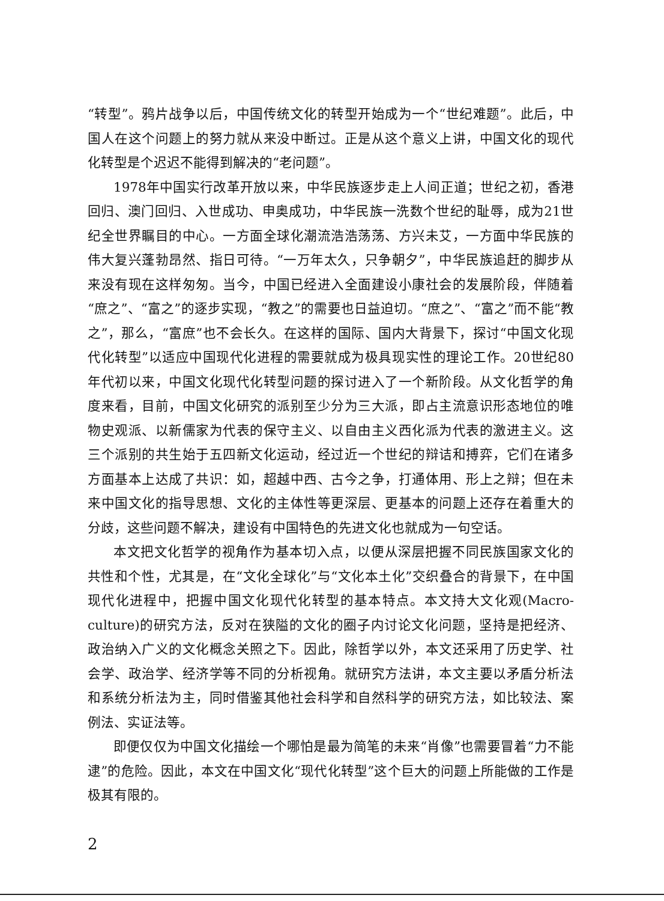“转型”。鸦片战争以后，中国传统文化的转型开始成为一个“世纪难题”。此后，中国人在这个问题上的努力就从来没中断过。正是从这个意义上讲，中国文化的现代化转型是个迟迟不能得到解决的“老问题”。
1978年中国实行改革开放以来，中华民族逐步走上人间正道；世纪之初，香港回归、澳门回归、入世成功、申奥成功，中华民族一洗数个世纪的耻辱，成为21世纪全世界瞩目的中心。一方面全球化潮流浩浩荡荡、方兴未艾，一方面中华民族的伟大复兴蓬勃昂然、指日可待。“一万年太久，只争朝夕”，中华民族追赶的脚步从来没有现在这样匆匆。当今，中国已经进入全面建设小康社会的发展阶段，伴随着“庶之”、“富之”的逐步实现，“教之”的需要也日益迫切。“庶之”、“富之”而不能“教之”，那么，“富庶”也不会长久。在这样的国际、国内大背景下，探讨“中国文化现代化转型”以适应中国现代化进程的需要就成为极具现实性的理论工作。20世纪80年代初以来，中国文化现代化转型问题的探讨进入了一个新阶段。从文化哲学的角度来看，目前，中国文化研究的派别至少分为三大派，即占主流意识形态地位的唯物史观派、以新儒家为代表的保守主义、以自由主义西化派为代表的激进主义。这三个派别的共生始于五四新文化运动，经过近一个世纪的辩诘和搏弈，它们在诸多方面基本上达成了共识：如，超越中西、古今之争，打通体用、形上之辩；但在未来中国文化的指导思想、文化的主体性等更深层、更基本的问题上还存在着重大的分歧，这些问题不解决，建设有中国特色的先进文化也就成为一句空话。
本文把文化哲学的视角作为基本切入点，以便从深层把握不同民族国家文化的共性和个性，尤其是，在“文化全球化”与“文化本土化”交织叠合的背景下，在中国现代化进程中，把握中国文化现代化转型的基本特点。本文持大文化观(Macro-culture)的研究方法，反对在狭隘的文化的圈子内讨论文化问题，坚持是把经济、政治纳入广义的文化概念关照之下。因此，除哲学以外，本文还采用了历史学、社会学、政治学、经济学等不同的分析视角。就研究方法讲，本文主要以矛盾分析法和系统分析法为主，同时借鉴其他社会科学和自然科学的研究方法，如比较法、案例法、实证法等。
即便仅仅为中国文化描绘一个哪怕是最为简笔的未来“肖像”也需要冒着“力不能逮”的危险。因此，本文在中国文化“现代化转型”这个巨大的问题上所能做的工作是极其有限的。
2